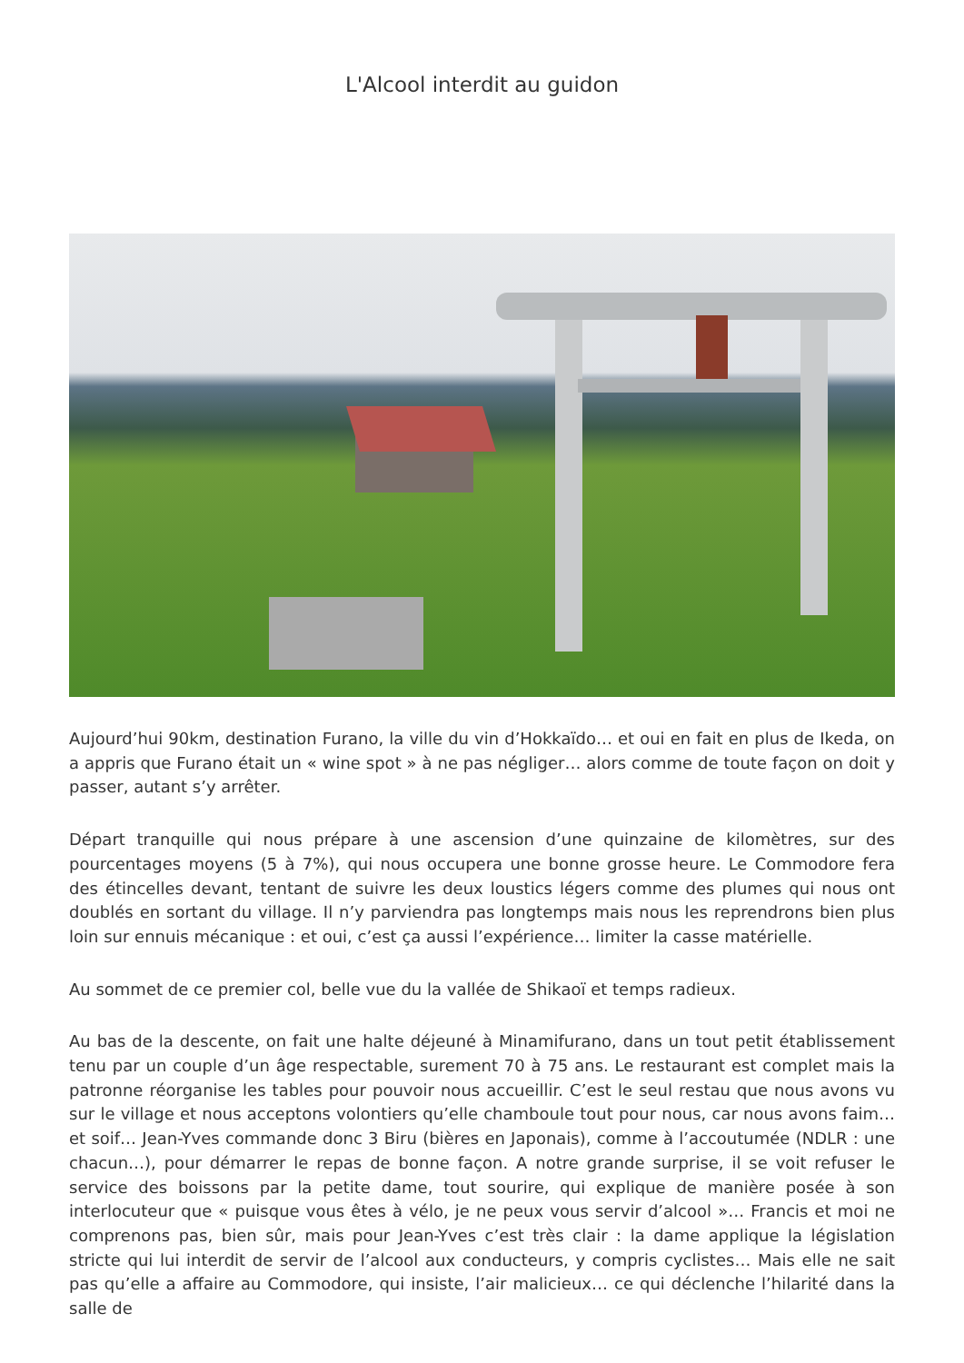L'Alcool interdit au guidon
Aujourd’hui 90km, destination Furano, la ville du vin d’Hokkaïdo… et oui en fait en plus de Ikeda, on a appris que Furano était un « wine spot » à ne pas négliger… alors comme de toute façon on doit y passer, autant s’y arrêter.
Départ tranquille qui nous prépare à une ascension d’une quinzaine de kilomètres, sur des pourcentages moyens (5 à 7%), qui nous occupera une bonne grosse heure. Le Commodore fera des étincelles devant, tentant de suivre les deux loustics légers comme des plumes qui nous ont doublés en sortant du village. Il n’y parviendra pas longtemps mais nous les reprendrons bien plus loin sur ennuis mécanique : et oui, c’est ça aussi l’expérience… limiter la casse matérielle.
Au sommet de ce premier col, belle vue du la vallée de Shikaoï et temps radieux.
Au bas de la descente, on fait une halte déjeuné à Minamifurano, dans un tout petit établissement tenu par un couple d’un âge respectable, surement 70 à 75 ans. Le restaurant est complet mais la patronne réorganise les tables pour pouvoir nous accueillir. C’est le seul restau que nous avons vu sur le village et nous acceptons volontiers qu’elle chamboule tout pour nous, car nous avons faim… et soif… Jean-Yves commande donc 3 Biru (bières en Japonais), comme à l’accoutumée (NDLR : une chacun…), pour démarrer le repas de bonne façon. A notre grande surprise, il se voit refuser le service des boissons par la petite dame, tout sourire, qui explique de manière posée à son interlocuteur que « puisque vous êtes à vélo, je ne peux vous servir d’alcool »… Francis et moi ne comprenons pas, bien sûr, mais pour Jean-Yves c’est très clair : la dame applique la législation stricte qui lui interdit de servir de l’alcool aux conducteurs, y compris cyclistes… Mais elle ne sait pas qu’elle a affaire au Commodore, qui insiste, l’air malicieux… ce qui déclenche l’hilarité dans la salle de